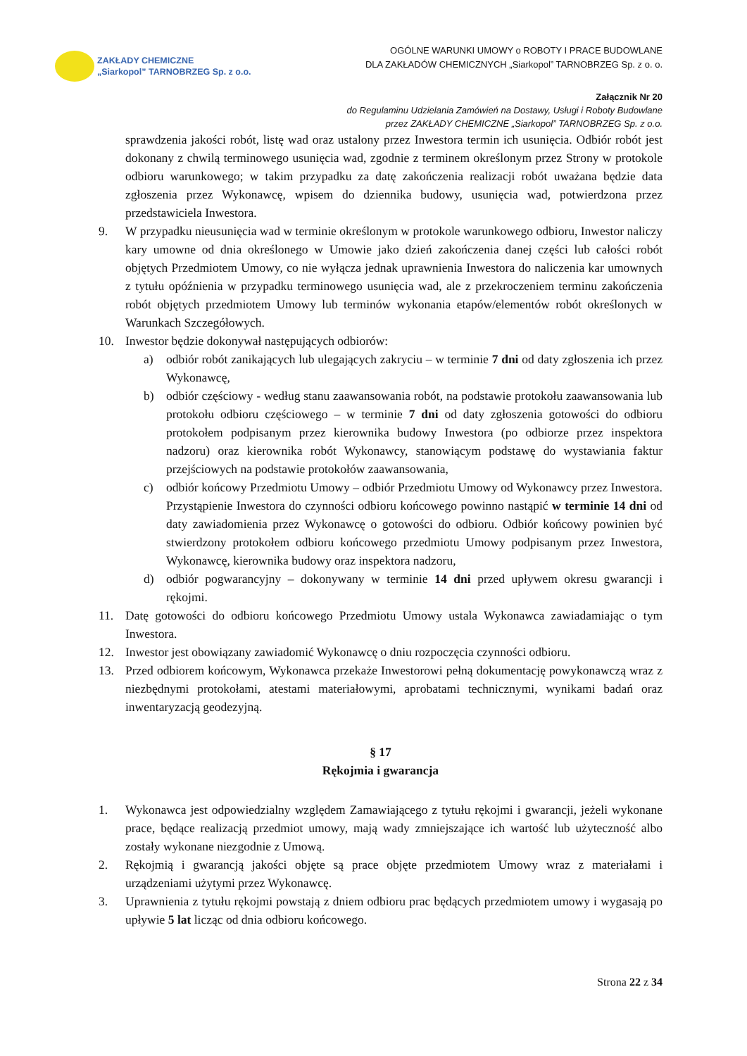ZAKŁADY CHEMICZNE
„Siarkopol” TARNOBRZEG Sp. z o.o.
OGÓLNE WARUNKI UMOWY o ROBOTY I PRACE BUDOWLANE
DLA ZAKŁADÓW CHEMICZNYCH „Siarkopol” TARNOBRZEG Sp. z o. o.
Załącznik Nr 20
do Regulaminu Udzielania Zamówień na Dostawy, Usługi i Roboty Budowlane
przez ZAKŁADY CHEMICZNE „Siarkopol” TARNOBRZEG Sp. z o.o.
sprawdzenia jakości robót, listę wad oraz ustalony przez Inwestora termin ich usunięcia. Odbiór robót jest dokonany z chwilą terminowego usunięcia wad, zgodnie z terminem określonym przez Strony w protokole odbioru warunkowego; w takim przypadku za datę zakończenia realizacji robót uważana będzie data zgłoszenia przez Wykonawcę, wpisem do dziennika budowy, usunięcia wad, potwierdzona przez przedstawiciela Inwestora.
9. W przypadku nieusunięcia wad w terminie określonym w protokole warunkowego odbioru, Inwestor naliczy kary umowne od dnia określonego w Umowie jako dzień zakończenia danej części lub całości robót objętych Przedmiotem Umowy, co nie wyłącza jednak uprawnienia Inwestora do naliczenia kar umownych z tytułu opóźnienia w przypadku terminowego usunięcia wad, ale z przekroczeniem terminu zakończenia robót objętych przedmiotem Umowy lub terminów wykonania etapów/elementów robót określonych w Warunkach Szczegółowych.
10. Inwestor będzie dokonywał następujących odbiorów:
a) odbiór robót zanikających lub ulegających zakryciu – w terminie 7 dni od daty zgłoszenia ich przez Wykonawcę,
b) odbiór częściowy - według stanu zaawansowania robót, na podstawie protokołu zaawansowania lub protokołu odbioru częściowego – w terminie 7 dni od daty zgłoszenia gotowości do odbioru protokołem podpisanym przez kierownika budowy Inwestora (po odbiorze przez inspektora nadzoru) oraz kierownika robót Wykonawcy, stanowiącym podstawę do wystawiania faktur przejściowych na podstawie protokołów zaawansowania,
c) odbiór końcowy Przedmiotu Umowy – odbiór Przedmiotu Umowy od Wykonawcy przez Inwestora. Przystąpienie Inwestora do czynności odbioru końcowego powinno nastąpić w terminie 14 dni od daty zawiadomienia przez Wykonawcę o gotowości do odbioru. Odbiór końcowy powinien być stwierdzony protokołem odbioru końcowego przedmiotu Umowy podpisanym przez Inwestora, Wykonawcę, kierownika budowy oraz inspektora nadzoru,
d) odbiór pogwarancyjny – dokonywany w terminie 14 dni przed upływem okresu gwarancji i rękojmi.
11. Datę gotowości do odbioru końcowego Przedmiotu Umowy ustala Wykonawca zawiadamiając o tym Inwestora.
12. Inwestor jest obowiązany zawiadomić Wykonawcę o dniu rozpoczęcia czynności odbioru.
13. Przed odbiorem końcowym, Wykonawca przekaże Inwestorowi pełną dokumentację powykonawczą wraz z niezbędnymi protokołami, atestami materiałowymi, aprobatami technicznymi, wynikami badań oraz inwentaryzacją geodezyjną.
§ 17
Rękojmia i gwarancja
1. Wykonawca jest odpowiedzialny względem Zamawiającego z tytułu rękojmi i gwarancji, jeżeli wykonane prace, będące realizacją przedmiot umowy, mają wady zmniejszające ich wartość lub użyteczność albo zostały wykonane niezgodnie z Umową.
2. Rękojmią i gwarancją jakości objęte są prace objęte przedmiotem Umowy wraz z materiałami i urządzeniami użytymi przez Wykonawcę.
3. Uprawnienia z tytułu rękojmi powstają z dniem odbioru prac będących przedmiotem umowy i wygasają po upływie 5 lat licząc od dnia odbioru końcowego.
Strona 22 z 34